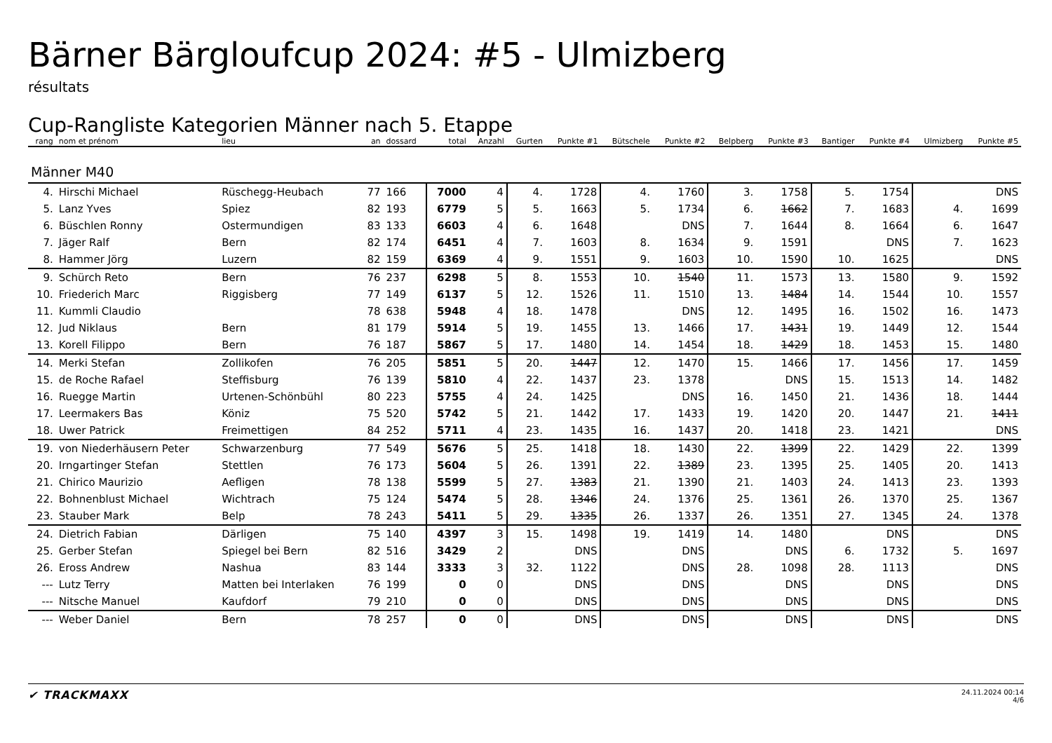Bärner Bärgloufcup 2024: #5 - Ulmizberg
résultats
Cup-Rangliste Kategorien Männer nach 5. Etappe
| rang | nom et prénom | lieu | an | dossard | total | Anzahl | Gurten | Punkte #1 | Bütschele | Punkte #2 | Belpberg | Punkte #3 | Bantiger | Punkte #4 | Ulmizberg | Punkte #5 |
| --- | --- | --- | --- | --- | --- | --- | --- | --- | --- | --- | --- | --- | --- | --- | --- | --- |
| Männer M40 | | | | | | | | | | | | | | | | |
| 4. | Hirschi Michael | Rüschegg-Heubach | 77 | 166 | 7000 | 4 | 4. | 1728 | 4. | 1760 | 3. | 1758 | 5. | 1754 | | DNS |
| 5. | Lanz Yves | Spiez | 82 | 193 | 6779 | 5 | 5. | 1663 | 5. | 1734 | 6. | 1662 | 7. | 1683 | 4. | 1699 |
| 6. | Büschlen Ronny | Ostermundigen | 83 | 133 | 6603 | 4 | 6. | 1648 | | DNS | 7. | 1644 | 8. | 1664 | 6. | 1647 |
| 7. | Jäger Ralf | Bern | 82 | 174 | 6451 | 4 | 7. | 1603 | 8. | 1634 | 9. | 1591 | | DNS | 7. | 1623 |
| 8. | Hammer Jörg | Luzern | 82 | 159 | 6369 | 4 | 9. | 1551 | 9. | 1603 | 10. | 1590 | 10. | 1625 | | DNS |
| 9. | Schürch Reto | Bern | 76 | 237 | 6298 | 5 | 8. | 1553 | 10. | 1540 | 11. | 1573 | 13. | 1580 | 9. | 1592 |
| 10. | Friederich Marc | Riggisberg | 77 | 149 | 6137 | 5 | 12. | 1526 | 11. | 1510 | 13. | 1484 | 14. | 1544 | 10. | 1557 |
| 11. | Kummli Claudio | | 78 | 638 | 5948 | 4 | 18. | 1478 | | DNS | 12. | 1495 | 16. | 1502 | 16. | 1473 |
| 12. | Jud Niklaus | Bern | 81 | 179 | 5914 | 5 | 19. | 1455 | 13. | 1466 | 17. | 1431 | 19. | 1449 | 12. | 1544 |
| 13. | Korell Filippo | Bern | 76 | 187 | 5867 | 5 | 17. | 1480 | 14. | 1454 | 18. | 1429 | 18. | 1453 | 15. | 1480 |
| 14. | Merki Stefan | Zollikofen | 76 | 205 | 5851 | 5 | 20. | 1447 | 12. | 1470 | 15. | 1466 | 17. | 1456 | 17. | 1459 |
| 15. | de Roche Rafael | Steffisburg | 76 | 139 | 5810 | 4 | 22. | 1437 | 23. | 1378 | | DNS | 15. | 1513 | 14. | 1482 |
| 16. | Ruegge Martin | Urtenen-Schönbühl | 80 | 223 | 5755 | 4 | 24. | 1425 | | DNS | 16. | 1450 | 21. | 1436 | 18. | 1444 |
| 17. | Leermakers Bas | Köniz | 75 | 520 | 5742 | 5 | 21. | 1442 | 17. | 1433 | 19. | 1420 | 20. | 1447 | 21. | 1411 |
| 18. | Uwer Patrick | Freimettigen | 84 | 252 | 5711 | 4 | 23. | 1435 | 16. | 1437 | 20. | 1418 | 23. | 1421 | | DNS |
| 19. | von Niederhäusern Peter | Schwarzenburg | 77 | 549 | 5676 | 5 | 25. | 1418 | 18. | 1430 | 22. | 1399 | 22. | 1429 | 22. | 1399 |
| 20. | Irngartinger Stefan | Stettlen | 76 | 173 | 5604 | 5 | 26. | 1391 | 22. | 1389 | 23. | 1395 | 25. | 1405 | 20. | 1413 |
| 21. | Chirico Maurizio | Aefligen | 78 | 138 | 5599 | 5 | 27. | 1383 | 21. | 1390 | 21. | 1403 | 24. | 1413 | 23. | 1393 |
| 22. | Bohnenblust Michael | Wichtrach | 75 | 124 | 5474 | 5 | 28. | 1346 | 24. | 1376 | 25. | 1361 | 26. | 1370 | 25. | 1367 |
| 23. | Stauber Mark | Belp | 78 | 243 | 5411 | 5 | 29. | 1335 | 26. | 1337 | 26. | 1351 | 27. | 1345 | 24. | 1378 |
| 24. | Dietrich Fabian | Därligen | 75 | 140 | 4397 | 3 | 15. | 1498 | 19. | 1419 | 14. | 1480 | | DNS | | DNS |
| 25. | Gerber Stefan | Spiegel bei Bern | 82 | 516 | 3429 | 2 | | DNS | | DNS | | DNS | 6. | 1732 | 5. | 1697 |
| 26. | Eross Andrew | Nashua | 83 | 144 | 3333 | 3 | 32. | 1122 | | DNS | 28. | 1098 | 28. | 1113 | | DNS |
| --- | Lutz Terry | Matten bei Interlaken | 76 | 199 | 0 | 0 | | DNS | | DNS | | DNS | | DNS | | DNS |
| --- | Nitsche Manuel | Kaufdorf | 79 | 210 | 0 | 0 | | DNS | | DNS | | DNS | | DNS | | DNS |
| --- | Weber Daniel | Bern | 78 | 257 | 0 | 0 | | DNS | | DNS | | DNS | | DNS | | DNS |
✔ TRACKMAXX
24.11.2024 00:14
4/6